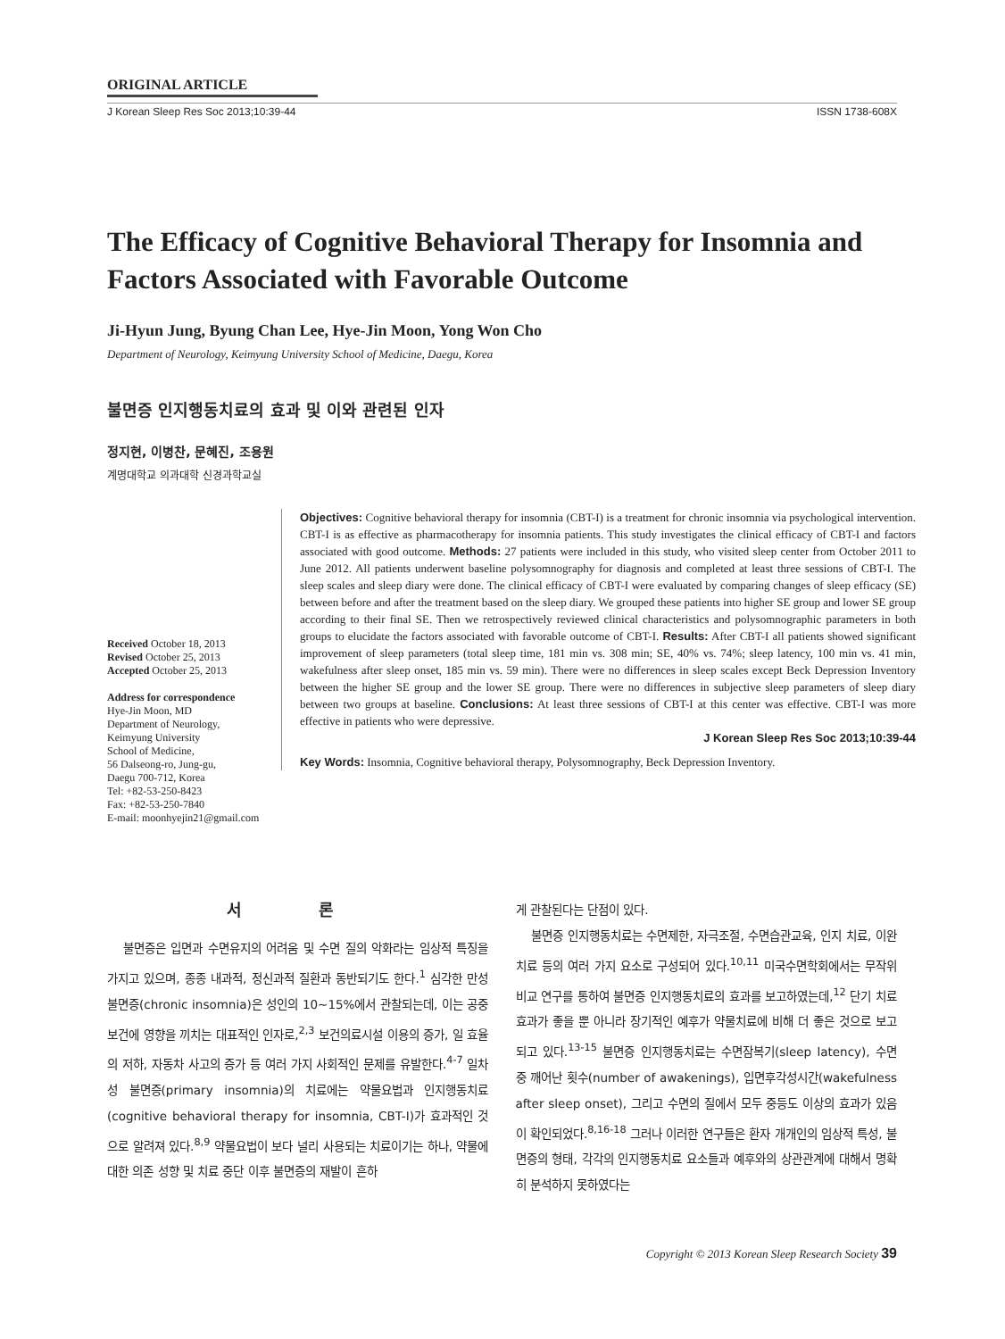ORIGINAL ARTICLE
J Korean Sleep Res Soc 2013;10:39-44 ISSN 1738-608X
The Efficacy of Cognitive Behavioral Therapy for Insomnia and Factors Associated with Favorable Outcome
Ji-Hyun Jung, Byung Chan Lee, Hye-Jin Moon, Yong Won Cho
Department of Neurology, Keimyung University School of Medicine, Daegu, Korea
불면증 인지행동치료의 효과 및 이와 관련된 인자
정지현, 이병찬, 문혜진, 조용원
계명대학교 의과대학 신경과학교실
Received October 18, 2013
Revised October 25, 2013
Accepted October 25, 2013
Address for correspondence
Hye-Jin Moon, MD
Department of Neurology,
Keimyung University
School of Medicine,
56 Dalseong-ro, Jung-gu,
Daegu 700-712, Korea
Tel: +82-53-250-8423
Fax: +82-53-250-7840
E-mail: moonhyejin21@gmail.com
Objectives: Cognitive behavioral therapy for insomnia (CBT-I) is a treatment for chronic insomnia via psychological intervention. CBT-I is as effective as pharmacotherapy for insomnia patients. This study investigates the clinical efficacy of CBT-I and factors associated with good outcome. Methods: 27 patients were included in this study, who visited sleep center from October 2011 to June 2012. All patients underwent baseline polysomnography for diagnosis and completed at least three sessions of CBT-I. The sleep scales and sleep diary were done. The clinical efficacy of CBT-I were evaluated by comparing changes of sleep efficacy (SE) between before and after the treatment based on the sleep diary. We grouped these patients into higher SE group and lower SE group according to their final SE. Then we retrospectively reviewed clinical characteristics and polysomnographic parameters in both groups to elucidate the factors associated with favorable outcome of CBT-I. Results: After CBT-I all patients showed significant improvement of sleep parameters (total sleep time, 181 min vs. 308 min; SE, 40% vs. 74%; sleep latency, 100 min vs. 41 min, wakefulness after sleep onset, 185 min vs. 59 min). There were no differences in sleep scales except Beck Depression Inventory between the higher SE group and the lower SE group. There were no differences in subjective sleep parameters of sleep diary between two groups at baseline. Conclusions: At least three sessions of CBT-I at this center was effective. CBT-I was more effective in patients who were depressive.
J Korean Sleep Res Soc 2013;10:39-44
Key Words: Insomnia, Cognitive behavioral therapy, Polysomnography, Beck Depression Inventory.
서 론
불면증은 입면과 수면유지의 어려움 및 수면 질의 악화라는 임상적 특징을 가지고 있으며, 종종 내과적, 정신과적 질환과 동반되기도 한다.<sup>1</sup> 심각한 만성 불면증(chronic insomnia)은 성인의 10~15%에서 관찰되는데, 이는 공중보건에 영향을 끼치는 대표적인 인자로,<sup>2,3</sup> 보건의료시설 이용의 증가, 일 효율의 저하, 자동차 사고의 증가 등 여러 가지 사회적인 문제를 유발한다.<sup>4-7</sup> 일차성 불면증(primary insomnia)의 치료에는 약물요법과 인지행동치료(cognitive behavioral therapy for insomnia, CBT-I)가 효과적인 것으로 알려져 있다.<sup>8,9</sup> 약물요법이 보다 널리 사용되는 치료이기는 하나, 약물에 대한 의존 성향 및 치료 중단 이후 불면증의 재발이 흔하
게 관찰된다는 단점이 있다.
불면증 인지행동치료는 수면제한, 자극조절, 수면습관교육, 인지 치료, 이완 치료 등의 여러 가지 요소로 구성되어 있다.<sup>10,11</sup> 미국수면학회에서는 무작위 비교 연구를 통하여 불면증 인지행동치료의 효과를 보고하였는데,<sup>12</sup> 단기 치료 효과가 좋을 뿐 아니라 장기적인 예후가 약물치료에 비해 더 좋은 것으로 보고되고 있다.<sup>13-15</sup> 불면증 인지행동치료는 수면잠복기(sleep latency), 수면 중 깨어난 횟수(number of awakenings), 입면후각성시간(wakefulness after sleep onset), 그리고 수면의 질에서 모두 중등도 이상의 효과가 있음이 확인되었다.<sup>8,16-18</sup> 그러나 이러한 연구들은 환자 개개인의 임상적 특성, 불면증의 형태, 각각의 인지행동치료 요소들과 예후와의 상관관계에 대해서 명확히 분석하지 못하였다는
Copyright © 2013 Korean Sleep Research Society 39